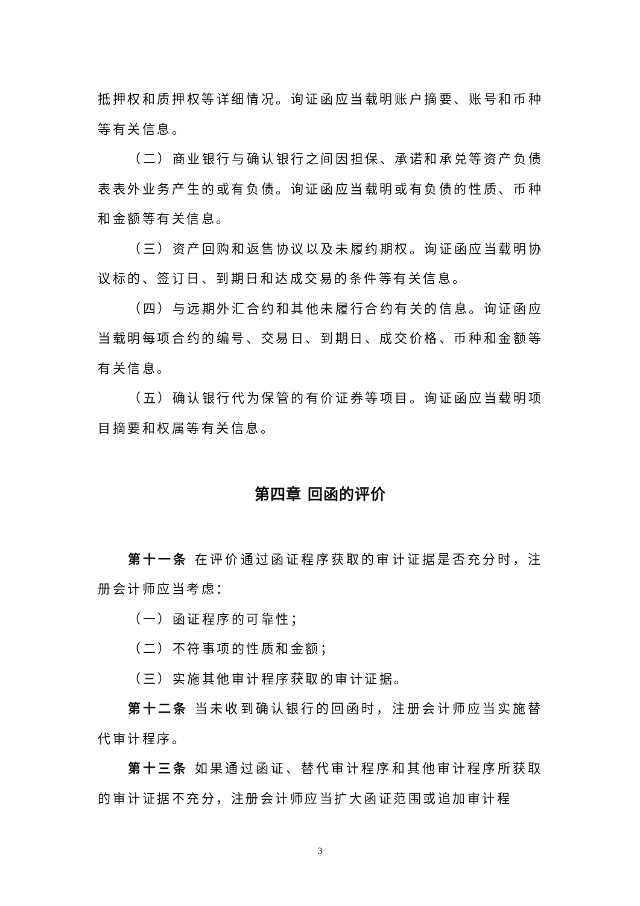抵押权和质押权等详细情况。询证函应当载明账户摘要、账号和币种等有关信息。
（二）商业银行与确认银行之间因担保、承诺和承兑等资产负债表表外业务产生的或有负债。询证函应当载明或有负债的性质、币种和金额等有关信息。
（三）资产回购和返售协议以及未履约期权。询证函应当载明协议标的、签订日、到期日和达成交易的条件等有关信息。
（四）与远期外汇合约和其他未履行合约有关的信息。询证函应当载明每项合约的编号、交易日、到期日、成交价格、币种和金额等有关信息。
（五）确认银行代为保管的有价证券等项目。询证函应当载明项目摘要和权属等有关信息。
第四章 回函的评价
第十一条 在评价通过函证程序获取的审计证据是否充分时，注册会计师应当考虑：
（一）函证程序的可靠性；
（二）不符事项的性质和金额；
（三）实施其他审计程序获取的审计证据。
第十二条 当未收到确认银行的回函时，注册会计师应当实施替代审计程序。
第十三条 如果通过函证、替代审计程序和其他审计程序所获取的审计证据不充分，注册会计师应当扩大函证范围或追加审计程
3